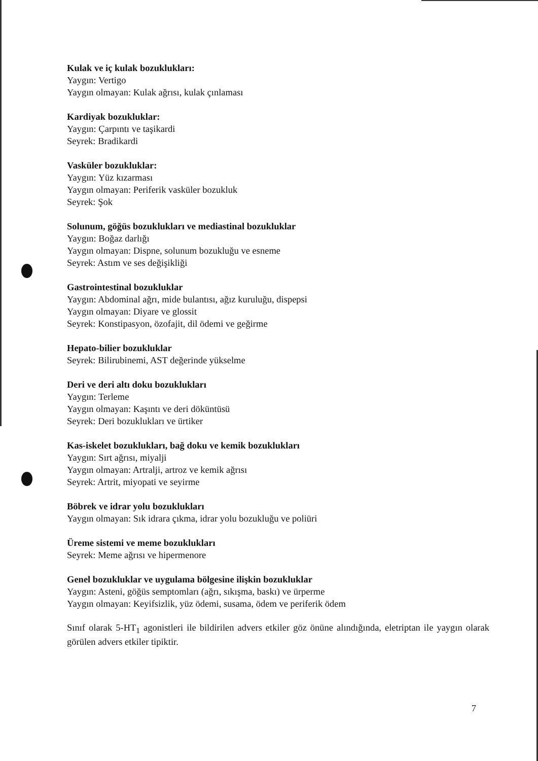Kulak ve iç kulak bozuklukları:
Yaygın: Vertigo
Yaygın olmayan: Kulak ağrısı, kulak çınlaması
Kardiyak bozukluklar:
Yaygın: Çarpıntı ve taşikardi
Seyrek: Bradikardi
Vasküler bozukluklar:
Yaygın: Yüz kızarması
Yaygın olmayan: Periferik vasküler bozukluk
Seyrek: Şok
Solunum, göğüs bozuklukları ve mediastinal bozukluklar
Yaygın: Boğaz darlığı
Yaygın olmayan: Dispne, solunum bozukluğu ve esneme
Seyrek: Astım ve ses değişikliği
Gastrointestinal bozukluklar
Yaygın: Abdominal ağrı, mide bulantısı, ağız kuruluğu, dispepsi
Yaygın olmayan: Diyare ve glossit
Seyrek: Konstipasyon, özofajit, dil ödemi ve geğirme
Hepato-bilier bozukluklar
Seyrek: Bilirubinemi, AST değerinde yükselme
Deri ve deri altı doku bozuklukları
Yaygın: Terleme
Yaygın olmayan: Kaşıntı ve deri döküntüsü
Seyrek: Deri bozuklukları ve ürtiker
Kas-iskelet bozuklukları, bağ doku ve kemik bozuklukları
Yaygın: Sırt ağrısı, miyalji
Yaygın olmayan: Artralji, artroz ve kemik ağrısı
Seyrek: Artrit, miyopati ve seyirme
Böbrek ve idrar yolu bozuklukları
Yaygın olmayan: Sık idrara çıkma, idrar yolu bozukluğu ve poliüri
Üreme sistemi ve meme bozuklukları
Seyrek: Meme ağrısı ve hipermenore
Genel bozukluklar ve uygulama bölgesine ilişkin bozukluklar
Yaygın: Asteni, göğüs semptomları (ağrı, sıkışma, baskı) ve ürperme
Yaygın olmayan: Keyifsizlik, yüz ödemi, susama, ödem ve periferik ödem
Sınıf olarak 5-HT<sub>1</sub> agonistleri ile bildirilen advers etkiler göz önüne alındığında, eletriptan ile yaygın olarak görülen advers etkiler tipiktir.
7